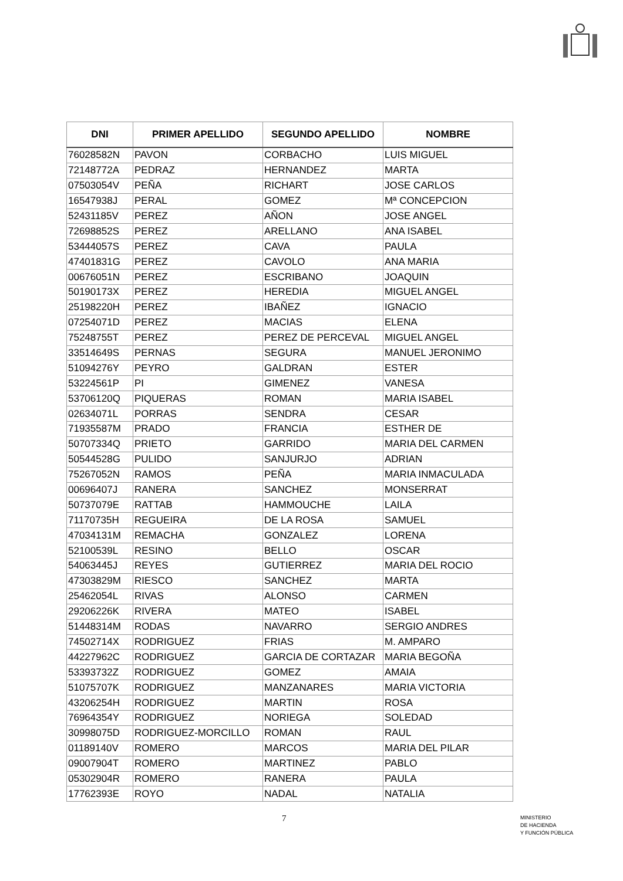| DNI | PRIMER APELLIDO | SEGUNDO APELLIDO | NOMBRE |
| --- | --- | --- | --- |
| 76028582N | PAVON | CORBACHO | LUIS MIGUEL |
| 72148772A | PEDRAZ | HERNANDEZ | MARTA |
| 07503054V | PEÑA | RICHART | JOSE CARLOS |
| 16547938J | PERAL | GOMEZ | Mª CONCEPCION |
| 52431185V | PEREZ | AÑON | JOSE ANGEL |
| 72698852S | PEREZ | ARELLANO | ANA ISABEL |
| 53444057S | PEREZ | CAVA | PAULA |
| 47401831G | PEREZ | CAVOLO | ANA MARIA |
| 00676051N | PEREZ | ESCRIBANO | JOAQUIN |
| 50190173X | PEREZ | HEREDIA | MIGUEL ANGEL |
| 25198220H | PEREZ | IBAÑEZ | IGNACIO |
| 07254071D | PEREZ | MACIAS | ELENA |
| 75248755T | PEREZ | PEREZ DE PERCEVAL | MIGUEL ANGEL |
| 33514649S | PERNAS | SEGURA | MANUEL JERONIMO |
| 51094276Y | PEYRO | GALDRAN | ESTER |
| 53224561P | PI | GIMENEZ | VANESA |
| 53706120Q | PIQUERAS | ROMAN | MARIA ISABEL |
| 02634071L | PORRAS | SENDRA | CESAR |
| 71935587M | PRADO | FRANCIA | ESTHER DE |
| 50707334Q | PRIETO | GARRIDO | MARIA DEL CARMEN |
| 50544528G | PULIDO | SANJURJO | ADRIAN |
| 75267052N | RAMOS | PEÑA | MARIA INMACULADA |
| 00696407J | RANERA | SANCHEZ | MONSERRAT |
| 50737079E | RATTAB | HAMMOUCHE | LAILA |
| 71170735H | REGUEIRA | DE LA ROSA | SAMUEL |
| 47034131M | REMACHA | GONZALEZ | LORENA |
| 52100539L | RESINO | BELLO | OSCAR |
| 54063445J | REYES | GUTIERREZ | MARIA DEL ROCIO |
| 47303829M | RIESCO | SANCHEZ | MARTA |
| 25462054L | RIVAS | ALONSO | CARMEN |
| 29206226K | RIVERA | MATEO | ISABEL |
| 51448314M | RODAS | NAVARRO | SERGIO ANDRES |
| 74502714X | RODRIGUEZ | FRIAS | M. AMPARO |
| 44227962C | RODRIGUEZ | GARCIA DE CORTAZAR | MARIA BEGOÑA |
| 53393732Z | RODRIGUEZ | GOMEZ | AMAIA |
| 51075707K | RODRIGUEZ | MANZANARES | MARIA VICTORIA |
| 43206254H | RODRIGUEZ | MARTIN | ROSA |
| 76964354Y | RODRIGUEZ | NORIEGA | SOLEDAD |
| 30998075D | RODRIGUEZ-MORCILLO | ROMAN | RAUL |
| 01189140V | ROMERO | MARCOS | MARIA DEL PILAR |
| 09007904T | ROMERO | MARTINEZ | PABLO |
| 05302904R | ROMERO | RANERA | PAULA |
| 17762393E | ROYO | NADAL | NATALIA |
7
MINISTERIO
DE HACIENDA
Y FUNCIÓN PÚBLICA